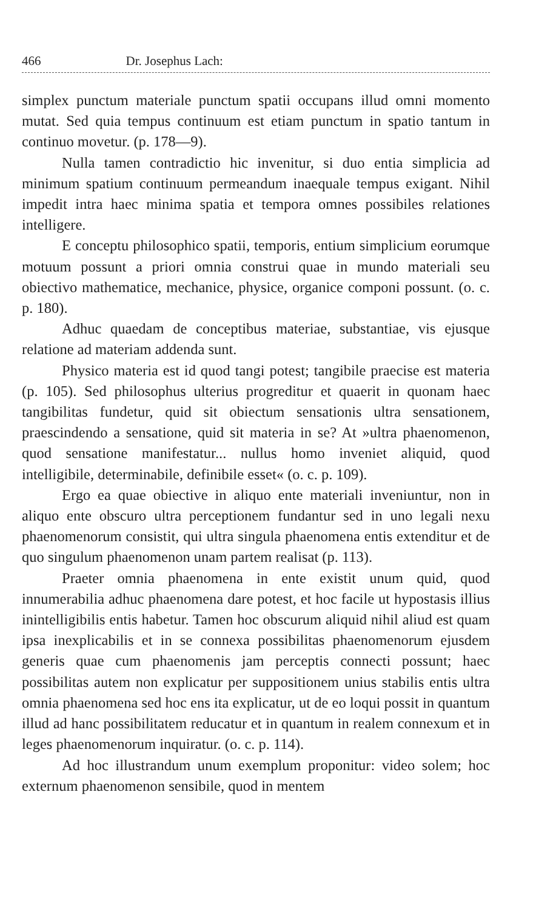466 Dr. Josephus Lach:
simplex punctum materiale punctum spatii occupans illud omni momento mutat. Sed quia tempus continuum est etiam punctum in spatio tantum in continuo movetur. (p. 178—9).
Nulla tamen contradictio hic invenitur, si duo entia simplicia ad minimum spatium continuum permeandum inaequale tempus exigant. Nihil impedit intra haec minima spatia et tempora omnes possibiles relationes intelligere.
E conceptu philosophico spatii, temporis, entium simplicium eorumque motuum possunt a priori omnia construi quae in mundo materiali seu obiectivo mathematice, mechanice, physice, organice componi possunt. (o. c. p. 180).
Adhuc quaedam de conceptibus materiae, substantiae, vis ejusque relatione ad materiam addenda sunt.
Physico materia est id quod tangi potest; tangibile praecise est materia (p. 105). Sed philosophus ulterius progreditur et quaerit in quonam haec tangibilitas fundetur, quid sit obiectum sensationis ultra sensationem, praescindendo a sensatione, quid sit materia in se? At »ultra phaenomenon, quod sensatione manifestatur... nullus homo inveniet aliquid, quod intelligibile, determinabile, definibile esset« (o. c. p. 109).
Ergo ea quae obiective in aliquo ente materiali inveniuntur, non in aliquo ente obscuro ultra perceptionem fundantur sed in uno legali nexu phaenomenorum consistit, qui ultra singula phaenomena entis extenditur et de quo singulum phaenomenon unam partem realisat (p. 113).
Praeter omnia phaenomena in ente existit unum quid, quod innumerabilia adhuc phaenomena dare potest, et hoc facile ut hypostasis illius inintelligibilis entis habetur. Tamen hoc obscurum aliquid nihil aliud est quam ipsa inexplicabilis et in se connexa possibilitas phaenomenorum ejusdem generis quae cum phaenomenis jam perceptis connecti possunt; haec possibilitas autem non explicatur per suppositionem unius stabilis entis ultra omnia phaenomena sed hoc ens ita explicatur, ut de eo loqui possit in quantum illud ad hanc possibilitatem reducatur et in quantum in realem connexum et in leges phaenomenorum inquiratur. (o. c. p. 114).
Ad hoc illustrandum unum exemplum proponitur: video solem; hoc externum phaenomenon sensibile, quod in mentem